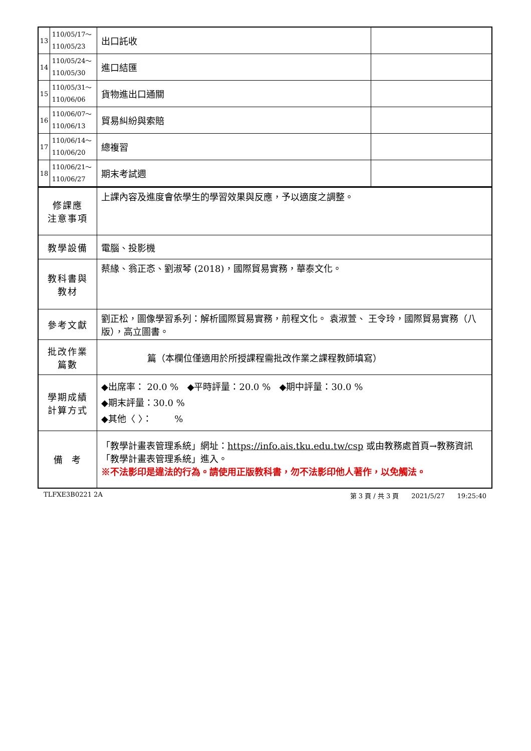| 13 | 110/05/17～ 110/05/23 | 出口託收 | |
| 14 | 110/05/24～ 110/05/30 | 進口結匯 | |
| 15 | 110/05/31～ 110/06/06 | 貨物進出口通關 | |
| 16 | 110/06/07～ 110/06/13 | 貿易糾紛與索賠 | |
| 17 | 110/06/14～ 110/06/20 | 總複習 | |
| 18 | 110/06/21～ 110/06/27 | 期末考試週 | |
| 修課應 注意事項 | | 上課內容及進度會依學生的學習效果與反應，予以適度之調整。 | |
| 教學設備 | | 電腦、投影機 | |
| 教科書與 教材 | | 蔡緣、翁正忞、劉淑琴 (2018)，國際貿易實務，華泰文化。 | |
| 參考文獻 | | 劉正松，圖像學習系列：解析國際貿易實務，前程文化。 袁淑萱、 王令玲，國際貿易實務（八版），高立圖書。 | |
| 批改作業 篇數 | | 篇（本欄位僅適用於所授課程需批改作業之課程教師填寫） | |
| 學期成績 計算方式 | | ◆出席率： 20.0 % ◆平時評量：20.0 % ◆期中評量：30.0 % ◆期末評量：30.0 % ◆其他〈 〉： % | |
| 備 考 | | 「教學計畫表管理系統」網址： https://info.ais.tku.edu.tw/csp 或由教務處首頁→教務資訊「教學計畫表管理系統」進入。 ※不法影印是違法的行為。請使用正版教科書，勿不法影印他人著作，以免觸法。 | |
TLFXE3B0221 2A 第 3 頁 / 共 3 頁 2021/5/27 19:25:40